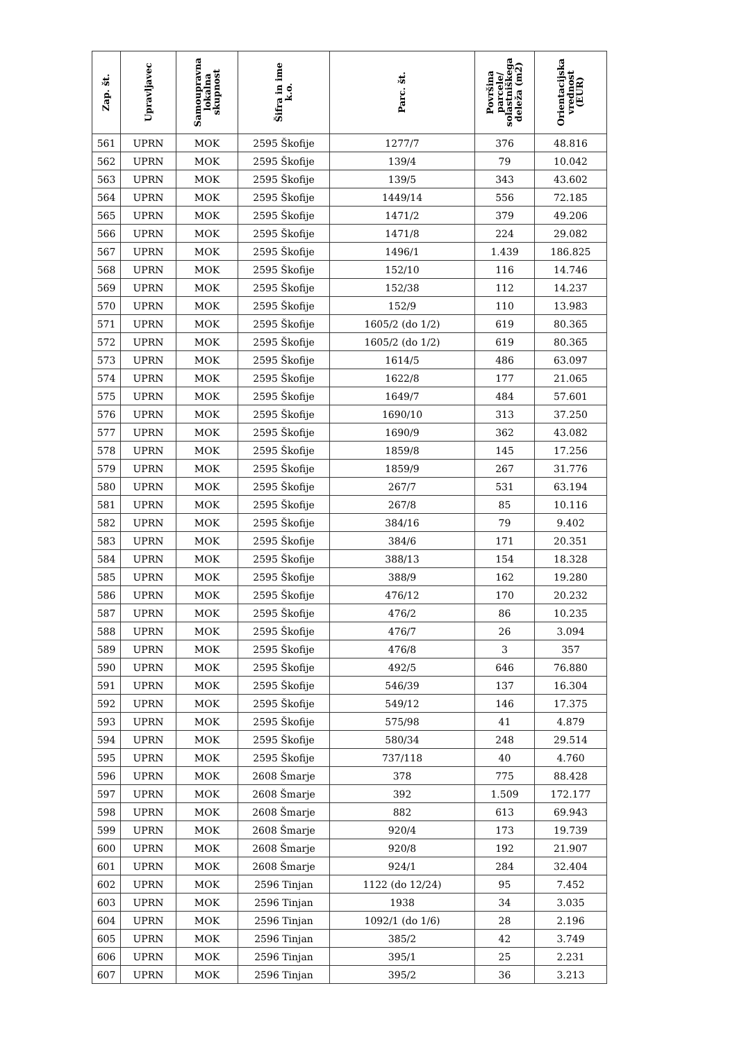| Zap. št. | Upravljavec | Samoupravna lokalna skupnost | Šifra in ime k.o. | Parc. št. | Površina parcele/ solastniškega deleža (m2) | Orientacijska vrednost (EUR) |
| --- | --- | --- | --- | --- | --- | --- |
| 561 | UPRN | MOK | 2595 Škofije | 1277/7 | 376 | 48.816 |
| 562 | UPRN | MOK | 2595 Škofije | 139/4 | 79 | 10.042 |
| 563 | UPRN | MOK | 2595 Škofije | 139/5 | 343 | 43.602 |
| 564 | UPRN | MOK | 2595 Škofije | 1449/14 | 556 | 72.185 |
| 565 | UPRN | MOK | 2595 Škofije | 1471/2 | 379 | 49.206 |
| 566 | UPRN | MOK | 2595 Škofije | 1471/8 | 224 | 29.082 |
| 567 | UPRN | MOK | 2595 Škofije | 1496/1 | 1.439 | 186.825 |
| 568 | UPRN | MOK | 2595 Škofije | 152/10 | 116 | 14.746 |
| 569 | UPRN | MOK | 2595 Škofije | 152/38 | 112 | 14.237 |
| 570 | UPRN | MOK | 2595 Škofije | 152/9 | 110 | 13.983 |
| 571 | UPRN | MOK | 2595 Škofije | 1605/2 (do 1/2) | 619 | 80.365 |
| 572 | UPRN | MOK | 2595 Škofije | 1605/2 (do 1/2) | 619 | 80.365 |
| 573 | UPRN | MOK | 2595 Škofije | 1614/5 | 486 | 63.097 |
| 574 | UPRN | MOK | 2595 Škofije | 1622/8 | 177 | 21.065 |
| 575 | UPRN | MOK | 2595 Škofije | 1649/7 | 484 | 57.601 |
| 576 | UPRN | MOK | 2595 Škofije | 1690/10 | 313 | 37.250 |
| 577 | UPRN | MOK | 2595 Škofije | 1690/9 | 362 | 43.082 |
| 578 | UPRN | MOK | 2595 Škofije | 1859/8 | 145 | 17.256 |
| 579 | UPRN | MOK | 2595 Škofije | 1859/9 | 267 | 31.776 |
| 580 | UPRN | MOK | 2595 Škofije | 267/7 | 531 | 63.194 |
| 581 | UPRN | MOK | 2595 Škofije | 267/8 | 85 | 10.116 |
| 582 | UPRN | MOK | 2595 Škofije | 384/16 | 79 | 9.402 |
| 583 | UPRN | MOK | 2595 Škofije | 384/6 | 171 | 20.351 |
| 584 | UPRN | MOK | 2595 Škofije | 388/13 | 154 | 18.328 |
| 585 | UPRN | MOK | 2595 Škofije | 388/9 | 162 | 19.280 |
| 586 | UPRN | MOK | 2595 Škofije | 476/12 | 170 | 20.232 |
| 587 | UPRN | MOK | 2595 Škofije | 476/2 | 86 | 10.235 |
| 588 | UPRN | MOK | 2595 Škofije | 476/7 | 26 | 3.094 |
| 589 | UPRN | MOK | 2595 Škofije | 476/8 | 3 | 357 |
| 590 | UPRN | MOK | 2595 Škofije | 492/5 | 646 | 76.880 |
| 591 | UPRN | MOK | 2595 Škofije | 546/39 | 137 | 16.304 |
| 592 | UPRN | MOK | 2595 Škofije | 549/12 | 146 | 17.375 |
| 593 | UPRN | MOK | 2595 Škofije | 575/98 | 41 | 4.879 |
| 594 | UPRN | MOK | 2595 Škofije | 580/34 | 248 | 29.514 |
| 595 | UPRN | MOK | 2595 Škofije | 737/118 | 40 | 4.760 |
| 596 | UPRN | MOK | 2608 Šmarje | 378 | 775 | 88.428 |
| 597 | UPRN | MOK | 2608 Šmarje | 392 | 1.509 | 172.177 |
| 598 | UPRN | MOK | 2608 Šmarje | 882 | 613 | 69.943 |
| 599 | UPRN | MOK | 2608 Šmarje | 920/4 | 173 | 19.739 |
| 600 | UPRN | MOK | 2608 Šmarje | 920/8 | 192 | 21.907 |
| 601 | UPRN | MOK | 2608 Šmarje | 924/1 | 284 | 32.404 |
| 602 | UPRN | MOK | 2596 Tinjan | 1122 (do 12/24) | 95 | 7.452 |
| 603 | UPRN | MOK | 2596 Tinjan | 1938 | 34 | 3.035 |
| 604 | UPRN | MOK | 2596 Tinjan | 1092/1 (do 1/6) | 28 | 2.196 |
| 605 | UPRN | MOK | 2596 Tinjan | 385/2 | 42 | 3.749 |
| 606 | UPRN | MOK | 2596 Tinjan | 395/1 | 25 | 2.231 |
| 607 | UPRN | MOK | 2596 Tinjan | 395/2 | 36 | 3.213 |